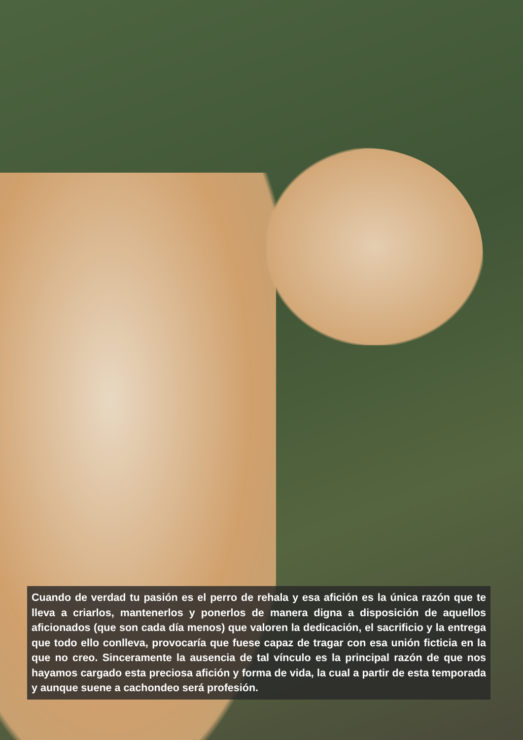Cuando de verdad tu pasión es el perro de rehala y esa afición es la única razón que te lleva a criarlos, mantenerlos y ponerlos de manera digna a disposición de aquellos aficionados (que son cada día menos) que valoren la dedicación, el sacrificio y la entrega que todo ello conlleva, provocaría que fuese capaz de tragar con esa unión ficticia en la que no creo. Sinceramente la ausencia de tal vínculo es la principal razón de que nos hayamos cargado esta preciosa afición y forma de vida, la cual a partir de esta temporada y aunque suene a cachondeo será profesión.